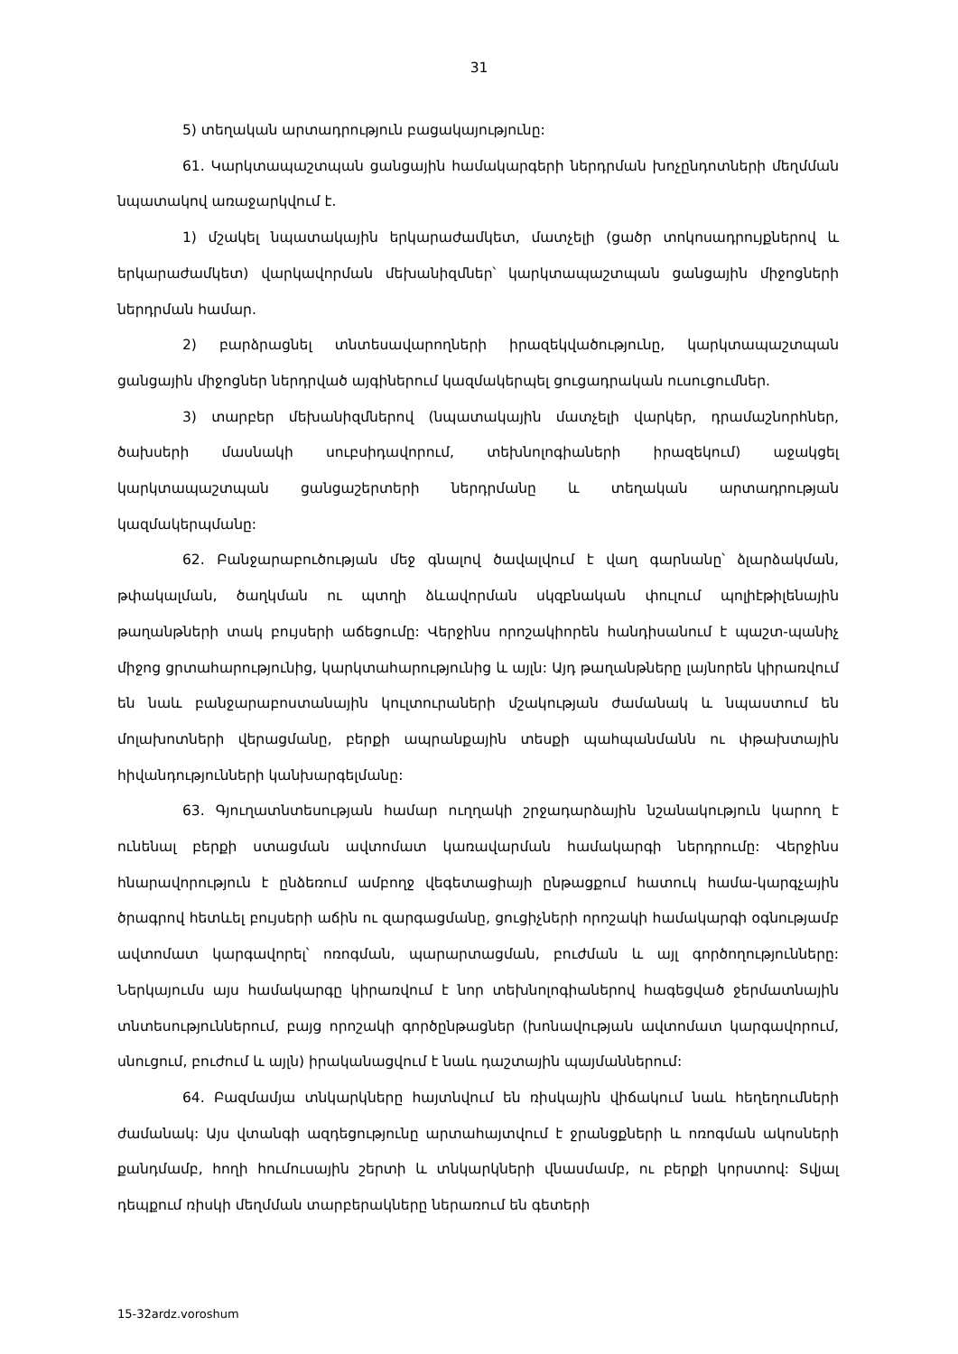31
5) տեղական արտադրություն բացակայությունը:
61. Կարկտապաշտպան ցանցային համակարգերի ներդրման խոչընդոտների մեղմման նպատակով առաջարկվում է.
1) մշակել նպատակային երկարաժամկետ, մատչելի (ցածր տոկոսադրույքներով և երկարաժամկետ) վարկավորման մեխանիզմներ՝ կարկտապաշտպան ցանցային միջոցների ներդրման համար.
2) բարձրացնել տնտեսավարողների իրազեկվածությունը, կարկտապաշտպան ցանցային միջոցներ ներդրված այգիներում կազմակերպել ցուցադրական ուսուցումներ.
3) տարբեր մեխանիզմներով (նպատակային մատչելի վարկեր, դրամաշնորհներ, ծախսերի մասնակի սուբսիդավորում, տեխնոլոգիաների իրազեկում) աջակցել կարկտապաշտպան ցանցաշերտերի ներդրմանը և տեղական արտադրության կազմակերպմանը:
62. Բանջարաբուծության մեջ գնալով ծավալվում է վաղ գարնանը՝ ձլարձակման, թփակալման, ծաղկման ու պտղի ձևավորման սկզբնական փուլում պոլիէթիլենային թաղանթների տակ բույսերի աճեցումը: Վերջինս որոշակիորեն հանդիսանում է պաշտ-պանիչ միջոց ցրտահարությունից, կարկտահարությունից և այլն: Այդ թաղանթները լայնորեն կիրառվում են նաև բանջարաբոստանային կուլտուրաների մշակության ժամանակ և նպաստում են մոլախոտների վերացմանը, բերքի ապրանքային տեսքի պահպանմանն ու փթախտային հիվանդությունների կանխարգելմանը:
63. Գյուղատնտեսության համար ուղղակի շրջադարձային նշանակություն կարող է ունենալ բերքի ստացման ավտոմատ կառավարման համակարգի ներդրումը: Վերջինս հնարավորություն է ընձեռում ամբողջ վեգետացիայի ընթացքում հատուկ համա-կարգչային ծրագրով հետևել բույսերի աճին ու զարգացմանը, ցուցիչների որոշակի համակարգի օգնությամբ ավտոմատ կարգավորել՝ ոռոգման, պարարտացման, բուժման և այլ գործողությունները: Ներկայումս այս համակարգը կիրառվում է նոր տեխնոլոգիաներով հագեցված ջերմատնային տնտեսություններում, բայց որոշակի գործընթացներ (խոնավության ավտոմատ կարգավորում, սնուցում, բուժում և այլն) իրականացվում է նաև դաշտային պայմաններում:
64. Բազմամյա տնկարկները հայտնվում են ռիսկային վիճակում նաև հեղեղումների ժամանակ: Այս վտանգի ազդեցությունը արտահայտվում է ջրանցքների և ոռոգման ակոսների քանդմամբ, հողի հումուսային շերտի և տնկարկների վնասմամբ, ու բերքի կորստով: Տվյալ դեպքում ռիսկի մեղմման տարբերակները ներառում են գետերի
15-32ardz.voroshum